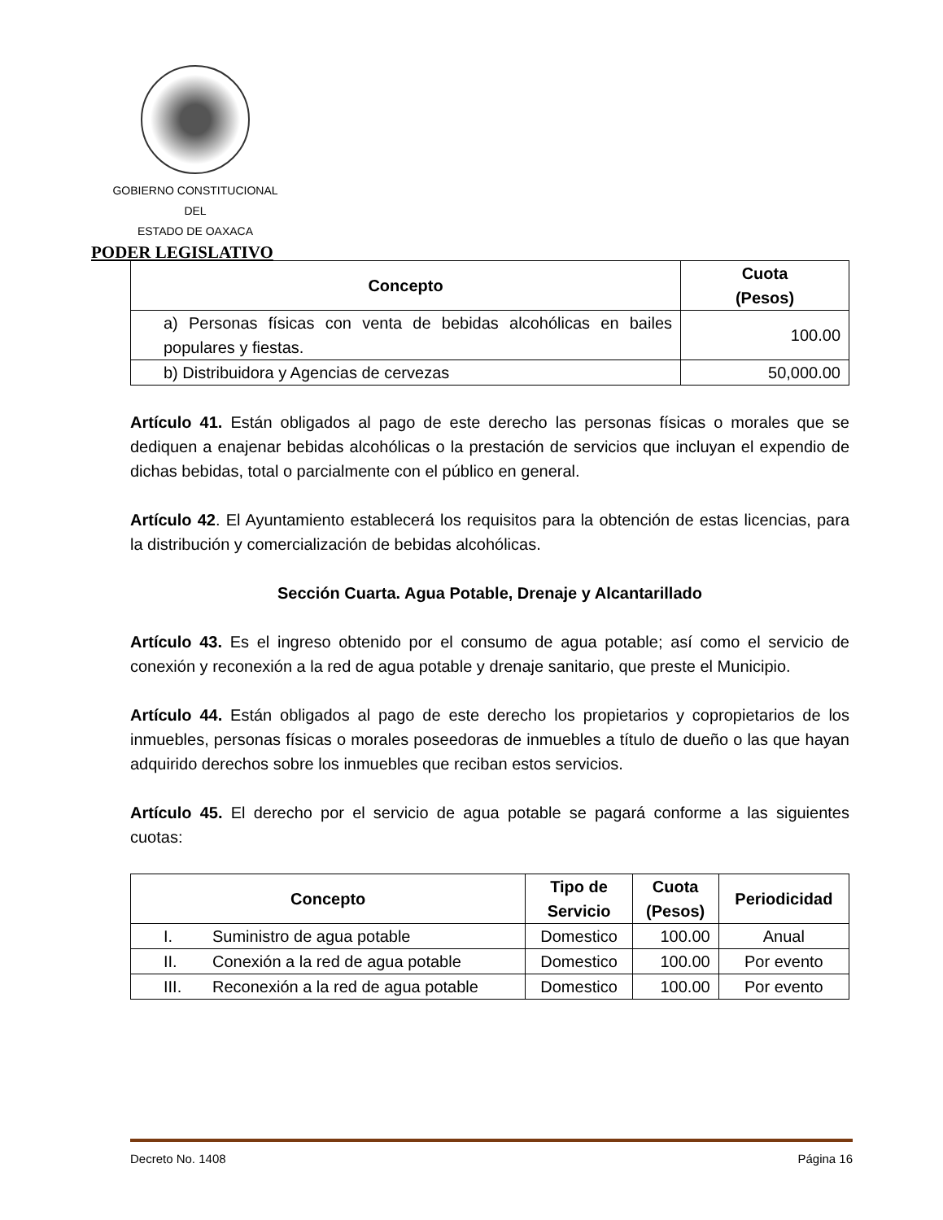GOBIERNO CONSTITUCIONAL
DEL
ESTADO DE OAXACA
PODER LEGISLATIVO
| Concepto | Cuota (Pesos) |
| --- | --- |
| a) Personas físicas con venta de bebidas alcohólicas en bailes populares y fiestas. | 100.00 |
| b) Distribuidora y Agencias de cervezas | 50,000.00 |
Artículo 41. Están obligados al pago de este derecho las personas físicas o morales que se dediquen a enajenar bebidas alcohólicas o la prestación de servicios que incluyan el expendio de dichas bebidas, total o parcialmente con el público en general.
Artículo 42. El Ayuntamiento establecerá los requisitos para la obtención de estas licencias, para la distribución y comercialización de bebidas alcohólicas.
Sección Cuarta. Agua Potable, Drenaje y Alcantarillado
Artículo 43. Es el ingreso obtenido por el consumo de agua potable; así como el servicio de conexión y reconexión a la red de agua potable y drenaje sanitario, que preste el Municipio.
Artículo 44. Están obligados al pago de este derecho los propietarios y copropietarios de los inmuebles, personas físicas o morales poseedoras de inmuebles a título de dueño o las que hayan adquirido derechos sobre los inmuebles que reciban estos servicios.
Artículo 45. El derecho por el servicio de agua potable se pagará conforme a las siguientes cuotas:
| Concepto | | Tipo de Servicio | Cuota (Pesos) | Periodicidad |
| --- | --- | --- | --- | --- |
| I. | Suministro de agua potable | Domestico | 100.00 | Anual |
| II. | Conexión a la red de agua potable | Domestico | 100.00 | Por evento |
| III. | Reconexión a la red de agua potable | Domestico | 100.00 | Por evento |
Decreto No. 1408 Página 16